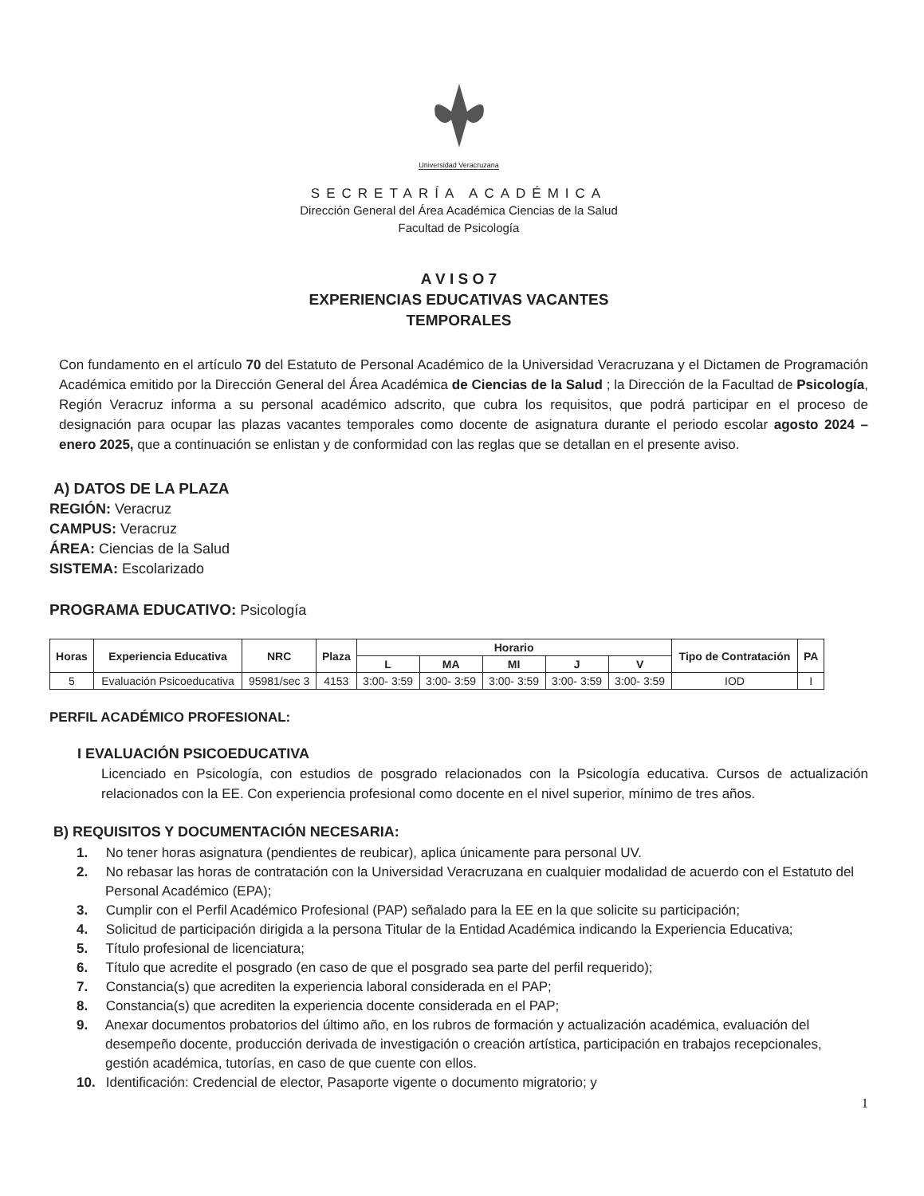Universidad Veracruzana
SECRETARÍA ACADÉMICA
Dirección General del Área Académica Ciencias de la Salud
Facultad de Psicología
A V I S O 7
EXPERIENCIAS EDUCATIVAS VACANTES
TEMPORALES
Con fundamento en el artículo 70 del Estatuto de Personal Académico de la Universidad Veracruzana y el Dictamen de Programación Académica emitido por la Dirección General del Área Académica de Ciencias de la Salud ; la Dirección de la Facultad de Psicología, Región Veracruz informa a su personal académico adscrito, que cubra los requisitos, que podrá participar en el proceso de designación para ocupar las plazas vacantes temporales como docente de asignatura durante el periodo escolar agosto 2024 – enero 2025, que a continuación se enlistan y de conformidad con las reglas que se detallan en el presente aviso.
A) DATOS DE LA PLAZA
REGIÓN: Veracruz
CAMPUS: Veracruz
ÁREA: Ciencias de la Salud
SISTEMA: Escolarizado
PROGRAMA EDUCATIVO: Psicología
| Horas | Experiencia Educativa | NRC | Plaza | Horario | | | | | Tipo de Contratación | PA |
| --- | --- | --- | --- | --- | --- | --- | --- | --- | --- | --- |
| | | | | L | MA | MI | J | V | | |
| 5 | Evaluación Psicoeducativa | 95981/sec 3 | 4153 | 3:00- 3:59 | 3:00- 3:59 | 3:00- 3:59 | 3:00- 3:59 | 3:00- 3:59 | IOD | I |
PERFIL ACADÉMICO PROFESIONAL:
I EVALUACIÓN PSICOEDUCATIVA
Licenciado en Psicología, con estudios de posgrado relacionados con la Psicología educativa. Cursos de actualización relacionados con la EE. Con experiencia profesional como docente en el nivel superior, mínimo de tres años.
B) REQUISITOS Y DOCUMENTACIÓN NECESARIA:
1. No tener horas asignatura (pendientes de reubicar), aplica únicamente para personal UV.
2. No rebasar las horas de contratación con la Universidad Veracruzana en cualquier modalidad de acuerdo con el Estatuto del Personal Académico (EPA);
3. Cumplir con el Perfil Académico Profesional (PAP) señalado para la EE en la que solicite su participación;
4. Solicitud de participación dirigida a la persona Titular de la Entidad Académica indicando la Experiencia Educativa;
5. Título profesional de licenciatura;
6. Título que acredite el posgrado (en caso de que el posgrado sea parte del perfil requerido);
7. Constancia(s) que acrediten la experiencia laboral considerada en el PAP;
8. Constancia(s) que acrediten la experiencia docente considerada en el PAP;
9. Anexar documentos probatorios del último año, en los rubros de formación y actualización académica, evaluación del desempeño docente, producción derivada de investigación o creación artística, participación en trabajos recepcionales, gestión académica, tutorías, en caso de que cuente con ellos.
10. Identificación: Credencial de elector, Pasaporte vigente o documento migratorio; y
1